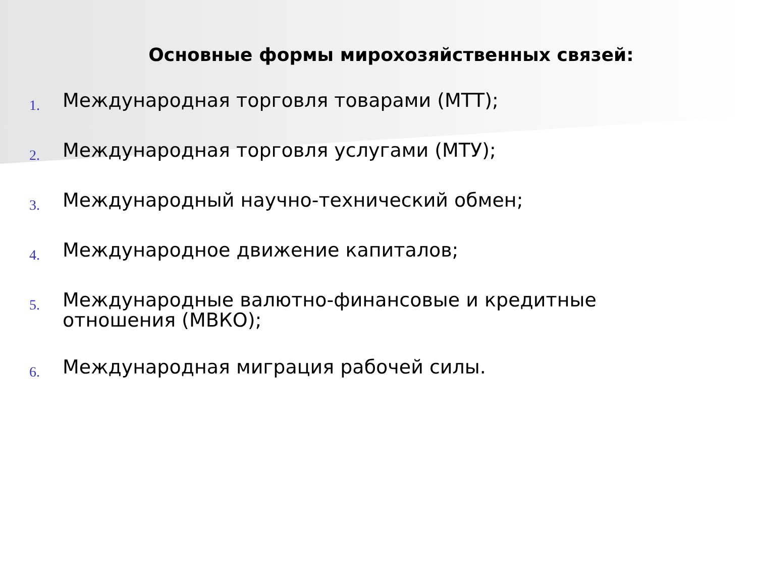Основные формы мирохозяйственных связей:
1.
Международная торговля товарами (МТТ);
2.
Международная торговля услугами (МТУ);
3.
Международный научно-технический обмен;
4.
Международное движение капиталов;
5.
Международные валютно-финансовые и кредитные отношения (МВКО);
6.
Международная миграция рабочей силы.